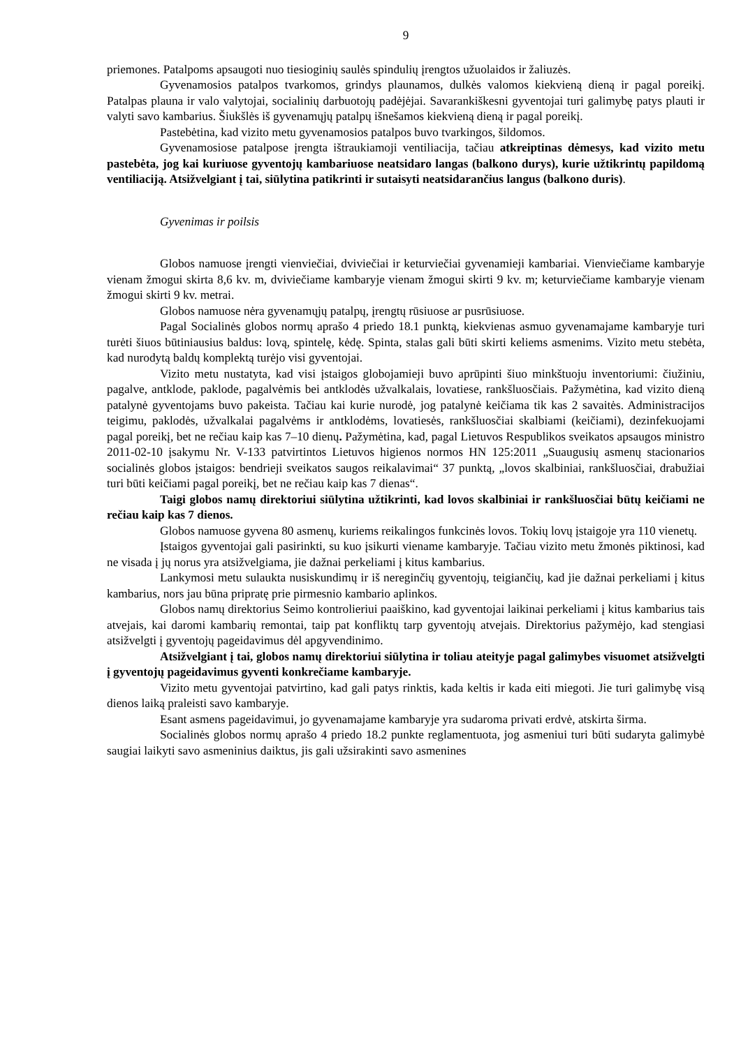9
priemones. Patalpoms apsaugoti nuo tiesioginių saulės spindulių įrengtos užuolaidos ir žaliuzės.
Gyvenamosios patalpos tvarkomos, grindys plaunamos, dulkės valomos kiekvieną dieną ir pagal poreikį. Patalpas plauna ir valo valytojai, socialinių darbuotojų padėjėjai. Savarankiškesni gyventojai turi galimybę patys plauti ir valyti savo kambarius. Šiukšlės iš gyvenamųjų patalpų išnešamos kiekvieną dieną ir pagal poreikį.
Pastebėtina, kad vizito metu gyvenamosios patalpos buvo tvarkingos, šildomos.
Gyvenamosiose patalpose įrengta ištraukiamoji ventiliacija, tačiau atkreiptinas dėmesys, kad vizito metu pastebėta, jog kai kuriuose gyventojų kambariuose neatsidaro langas (balkono durys), kurie užtikrintų papildomą ventiliaciją. Atsižvelgiant į tai, siūlytina patikrinti ir sutaisyti neatsidarančius langus (balkono duris).
Gyvenimas ir poilsis
Globos namuose įrengti vienviečiai, dviviečiai ir keturviečiai gyvenamieji kambariai. Vienviečiame kambaryje vienam žmogui skirta 8,6 kv. m, dviviečiame kambaryje vienam žmogui skirti 9 kv. m; keturviečiame kambaryje vienam žmogui skirti 9 kv. metrai.
Globos namuose nėra gyvenamųjų patalpų, įrengtų rūsiuose ar pusrūsiuose.
Pagal Socialinės globos normų aprašo 4 priedo 18.1 punktą, kiekvienas asmuo gyvenamajame kambaryje turi turėti šiuos būtiniausius baldus: lovą, spintelę, kėdę. Spinta, stalas gali būti skirti keliems asmenims. Vizito metu stebėta, kad nurodytą baldų komplektą turėjo visi gyventojai.
Vizito metu nustatyta, kad visi įstaigos globojamieji buvo aprūpinti šiuo minkštuoju inventoriumi: čiužiniu, pagalve, antklode, paklode, pagalvėmis bei antklodės užvalkalais, lovatiese, rankšluosčiais. Pažymėtina, kad vizito dieną patalynė gyventojams buvo pakeista. Tačiau kai kurie nurodė, jog patalynė keičiama tik kas 2 savaitės. Administracijos teigimu, paklodės, užvalkalai pagalvėms ir antklodėms, lovatiesės, rankšluosčiai skalbiami (keičiami), dezinfekuojami pagal poreikį, bet ne rečiau kaip kas 7–10 dienų. Pažymėtina, kad, pagal Lietuvos Respublikos sveikatos apsaugos ministro 2011-02-10 įsakymu Nr. V-133 patvirtintos Lietuvos higienos normos HN 125:2011 „Suaugusių asmenų stacionarios socialinės globos įstaigos: bendrieji sveikatos saugos reikalavimai“ 37 punktą, „lovos skalbiniai, rankšluosčiai, drabužiai turi būti keičiami pagal poreikį, bet ne rečiau kaip kas 7 dienas“.
Taigi globos namų direktoriui siūlytina užtikrinti, kad lovos skalbiniai ir rankšluosčiai būtų keičiami ne rečiau kaip kas 7 dienos.
Globos namuose gyvena 80 asmenų, kuriems reikalingos funkcinės lovos. Tokių lovų įstaigoje yra 110 vienetų.
Įstaigos gyventojai gali pasirinkti, su kuo įsikurti viename kambaryje. Tačiau vizito metu žmonės piktinosi, kad ne visada į jų norus yra atsižvelgiama, jie dažnai perkeliami į kitus kambarius.
Lankymosi metu sulaukta nusiskundimų ir iš nereginčių gyventojų, teigiančių, kad jie dažnai perkeliami į kitus kambarius, nors jau būna pripratę prie pirmesnio kambario aplinkos.
Globos namų direktorius Seimo kontrolieriui paaiškino, kad gyventojai laikinai perkeliami į kitus kambarius tais atvejais, kai daromi kambarių remontai, taip pat konfliktų tarp gyventojų atvejais. Direktorius pažymėjo, kad stengiasi atsižvelgti į gyventojų pageidavimus dėl apgyvendinimo.
Atsižvelgiant į tai, globos namų direktoriui siūlytina ir toliau ateityje pagal galimybes visuomet atsižvelgti į gyventojų pageidavimus gyventi konkrečiame kambaryje.
Vizito metu gyventojai patvirtino, kad gali patys rinktis, kada keltis ir kada eiti miegoti. Jie turi galimybę visą dienos laiką praleisti savo kambaryje.
Esant asmens pageidavimui, jo gyvenamajame kambaryje yra sudaroma privati erdvė, atskirta širma.
Socialinės globos normų aprašo 4 priedo 18.2 punkte reglamentuota, jog asmeniui turi būti sudaryta galimybė saugiai laikyti savo asmeninius daiktus, jis gali užsirakinti savo asmenines